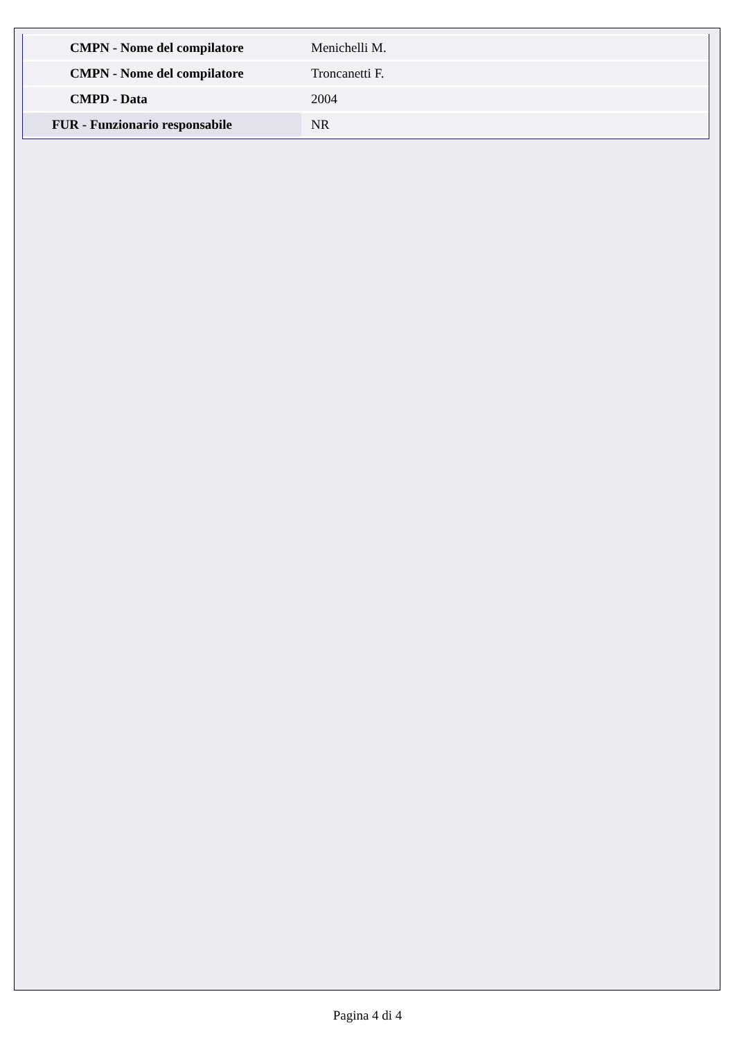| CMPN - Nome del compilatore | Menichelli M. |
| CMPN - Nome del compilatore | Troncanetti F. |
| CMPD - Data | 2004 |
| FUR - Funzionario responsabile | NR |
Pagina 4 di 4